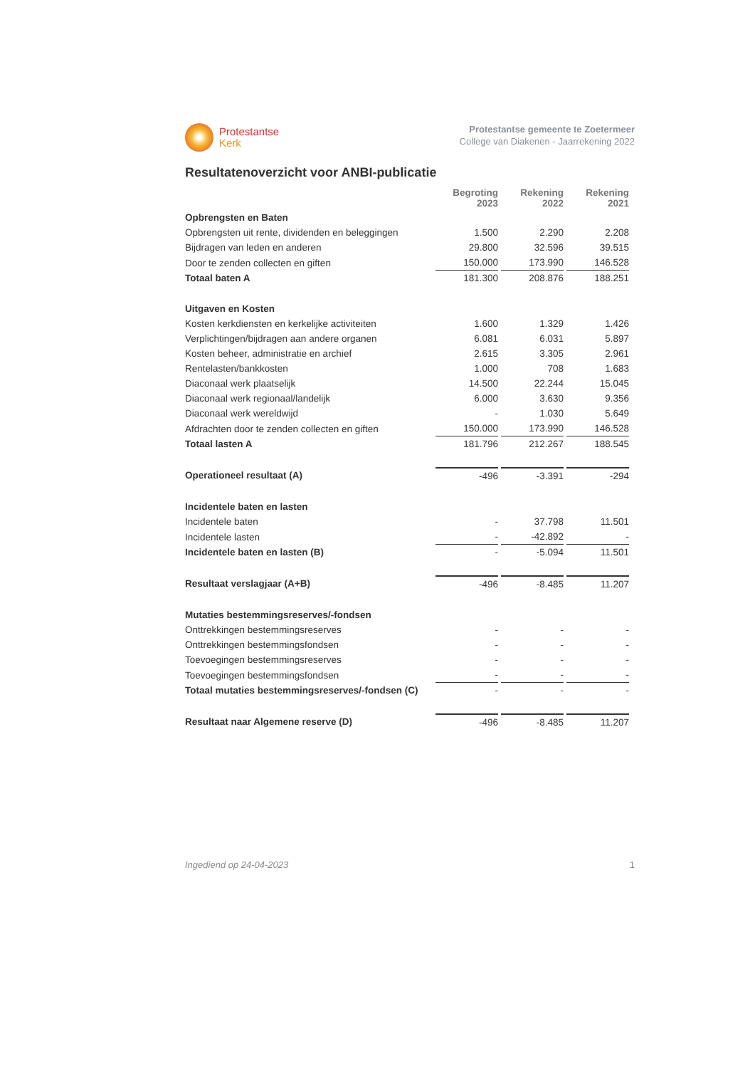Protestantse
Kerk
Protestantse gemeente te Zoetermeer
College van Diakenen - Jaarrekening 2022
Resultatenoverzicht voor ANBI-publicatie
| | Begroting 2023 | Rekening 2022 | Rekening 2021 |
| --- | --- | --- | --- |
| Opbrengsten en Baten | | | |
| Opbrengsten uit rente, dividenden en beleggingen | 1.500 | 2.290 | 2.208 |
| Bijdragen van leden en anderen | 29.800 | 32.596 | 39.515 |
| Door te zenden collecten en giften | 150.000 | 173.990 | 146.528 |
| Totaal baten A | 181.300 | 208.876 | 188.251 |
| Uitgaven en Kosten | | | |
| Kosten kerkdiensten en kerkelijke activiteiten | 1.600 | 1.329 | 1.426 |
| Verplichtingen/bijdragen aan andere organen | 6.081 | 6.031 | 5.897 |
| Kosten beheer, administratie en archief | 2.615 | 3.305 | 2.961 |
| Rentelasten/bankkosten | 1.000 | 708 | 1.683 |
| Diaconaal werk plaatselijk | 14.500 | 22.244 | 15.045 |
| Diaconaal werk regionaal/landelijk | 6.000 | 3.630 | 9.356 |
| Diaconaal werk wereldwijd | - | 1.030 | 5.649 |
| Afdrachten door te zenden collecten en giften | 150.000 | 173.990 | 146.528 |
| Totaal lasten A | 181.796 | 212.267 | 188.545 |
| Operationeel resultaat (A) | -496 | -3.391 | -294 |
| Incidentele baten en lasten | | | |
| Incidentele baten | - | 37.798 | 11.501 |
| Incidentele lasten | - | -42.892 | - |
| Incidentele baten en lasten (B) | - | -5.094 | 11.501 |
| Resultaat verslagjaar (A+B) | -496 | -8.485 | 11.207 |
| Mutaties bestemmingsreserves/-fondsen | | | |
| Onttrekkingen bestemmingsreserves | - | - | - |
| Onttrekkingen bestemmingsfondsen | - | - | - |
| Toevoegingen bestemmingsreserves | - | - | - |
| Toevoegingen bestemmingsfondsen | - | - | - |
| Totaal mutaties bestemmingsreserves/-fondsen (C) | - | - | - |
| Resultaat naar Algemene reserve (D) | -496 | -8.485 | 11.207 |
Ingediend op 24-04-2023 1